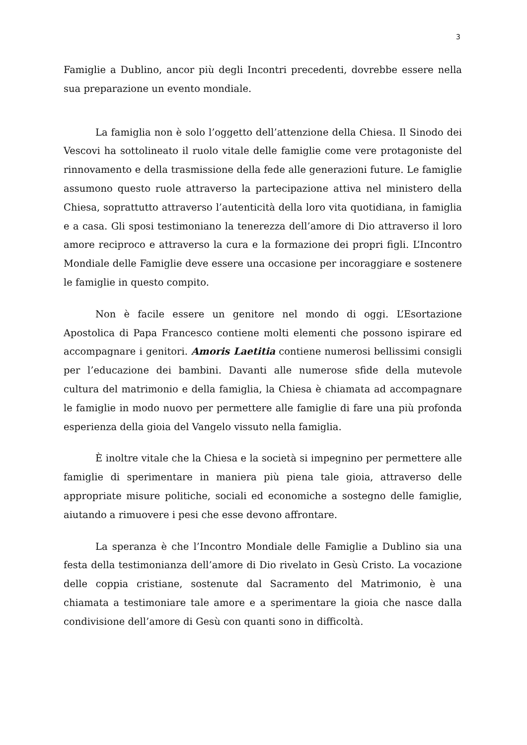3
Famiglie a Dublino, ancor più degli Incontri precedenti, dovrebbe essere nella sua preparazione un evento mondiale.
La famiglia non è solo l’oggetto dell’attenzione della Chiesa. Il Sinodo dei Vescovi ha sottolineato il ruolo vitale delle famiglie come vere protagoniste del rinnovamento e della trasmissione della fede alle generazioni future. Le famiglie assumono questo ruole attraverso la partecipazione attiva nel ministero della Chiesa, soprattutto attraverso l’autenticità della loro vita quotidiana, in famiglia e a casa. Gli sposi testimoniano la tenerezza dell’amore di Dio attraverso il loro amore reciproco e attraverso la cura e la formazione dei propri figli. L’Incontro Mondiale delle Famiglie deve essere una occasione per incoraggiare e sostenere le famiglie in questo compito.
Non è facile essere un genitore nel mondo di oggi. L’Esortazione Apostolica di Papa Francesco contiene molti elementi che possono ispirare ed accompagnare i genitori. Amoris Laetitia contiene numerosi bellissimi consigli per l’educazione dei bambini. Davanti alle numerose sfide della mutevole cultura del matrimonio e della famiglia, la Chiesa è chiamata ad accompagnare le famiglie in modo nuovo per permettere alle famiglie di fare una più profonda esperienza della gioia del Vangelo vissuto nella famiglia.
È inoltre vitale che la Chiesa e la società si impegnino per permettere alle famiglie di sperimentare in maniera più piena tale gioia, attraverso delle appropriate misure politiche, sociali ed economiche a sostegno delle famiglie, aiutando a rimuovere i pesi che esse devono affrontare.
La speranza è che l’Incontro Mondiale delle Famiglie a Dublino sia una festa della testimonianza dell’amore di Dio rivelato in Gesù Cristo. La vocazione delle coppia cristiane, sostenute dal Sacramento del Matrimonio, è una chiamata a testimoniare tale amore e a sperimentare la gioia che nasce dalla condivisione dell’amore di Gesù con quanti sono in difficoltà.